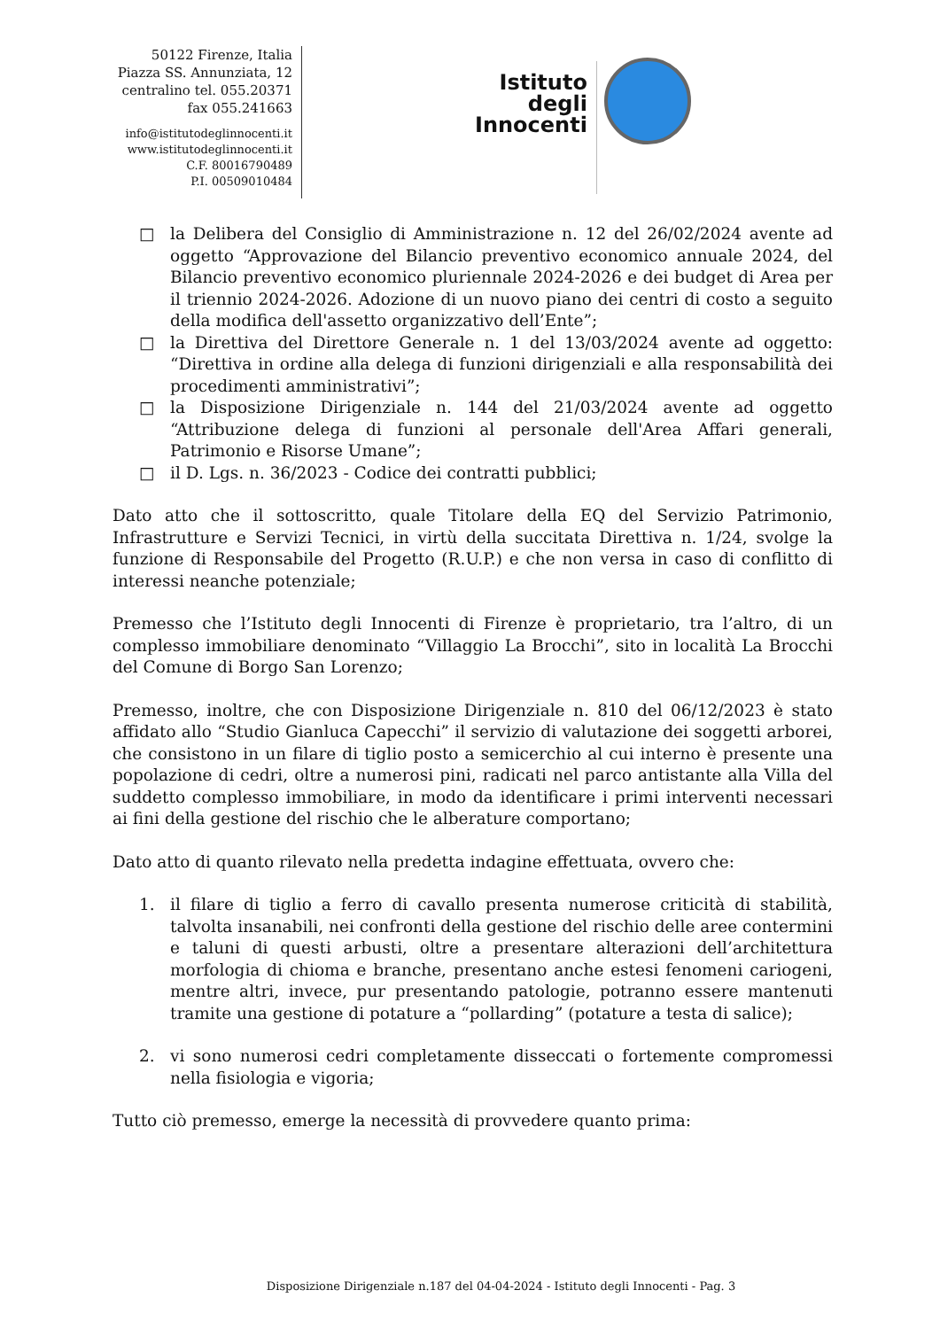50122 Firenze, Italia
Piazza SS. Annunziata, 12
centralino tel. 055.20371
fax 055.241663
info@istitutodeglinnocenti.it
www.istitutodeglinnocenti.it
C.F. 80016790489
P.I. 00509010484
Istituto
degli
Innocenti
□ la Delibera del Consiglio di Amministrazione n. 12 del 26/02/2024 avente ad oggetto “Approvazione del Bilancio preventivo economico annuale 2024, del Bilancio preventivo economico pluriennale 2024-2026 e dei budget di Area per il triennio 2024-2026. Adozione di un nuovo piano dei centri di costo a seguito della modifica dell'assetto organizzativo dell’Ente”;
□ la Direttiva del Direttore Generale n. 1 del 13/03/2024 avente ad oggetto: “Direttiva in ordine alla delega di funzioni dirigenziali e alla responsabilità dei procedimenti amministrativi”;
□ la Disposizione Dirigenziale n. 144 del 21/03/2024 avente ad oggetto “Attribuzione delega di funzioni al personale dell'Area Affari generali, Patrimonio e Risorse Umane”;
□ il D. Lgs. n. 36/2023 - Codice dei contratti pubblici;
Dato atto che il sottoscritto, quale Titolare della EQ del Servizio Patrimonio, Infrastrutture e Servizi Tecnici, in virtù della succitata Direttiva n. 1/24, svolge la funzione di Responsabile del Progetto (R.U.P.) e che non versa in caso di conflitto di interessi neanche potenziale;
Premesso che l’Istituto degli Innocenti di Firenze è proprietario, tra l’altro, di un complesso immobiliare denominato “Villaggio La Brocchi”, sito in località La Brocchi del Comune di Borgo San Lorenzo;
Premesso, inoltre, che con Disposizione Dirigenziale n. 810 del 06/12/2023 è stato affidato allo “Studio Gianluca Capecchi” il servizio di valutazione dei soggetti arborei, che consistono in un filare di tiglio posto a semicerchio al cui interno è presente una popolazione di cedri, oltre a numerosi pini, radicati nel parco antistante alla Villa del suddetto complesso immobiliare, in modo da identificare i primi interventi necessari ai fini della gestione del rischio che le alberature comportano;
Dato atto di quanto rilevato nella predetta indagine effettuata, ovvero che:
1. il filare di tiglio a ferro di cavallo presenta numerose criticità di stabilità, talvolta insanabili, nei confronti della gestione del rischio delle aree contermini e taluni di questi arbusti, oltre a presentare alterazioni dell’architettura morfologia di chioma e branche, presentano anche estesi fenomeni cariogeni, mentre altri, invece, pur presentando patologie, potranno essere mantenuti tramite una gestione di potature a “pollarding” (potature a testa di salice);
2. vi sono numerosi cedri completamente disseccati o fortemente compromessi nella fisiologia e vigoria;
Tutto ciò premesso, emerge la necessità di provvedere quanto prima:
Disposizione Dirigenziale n.187 del 04-04-2024 - Istituto degli Innocenti - Pag. 3